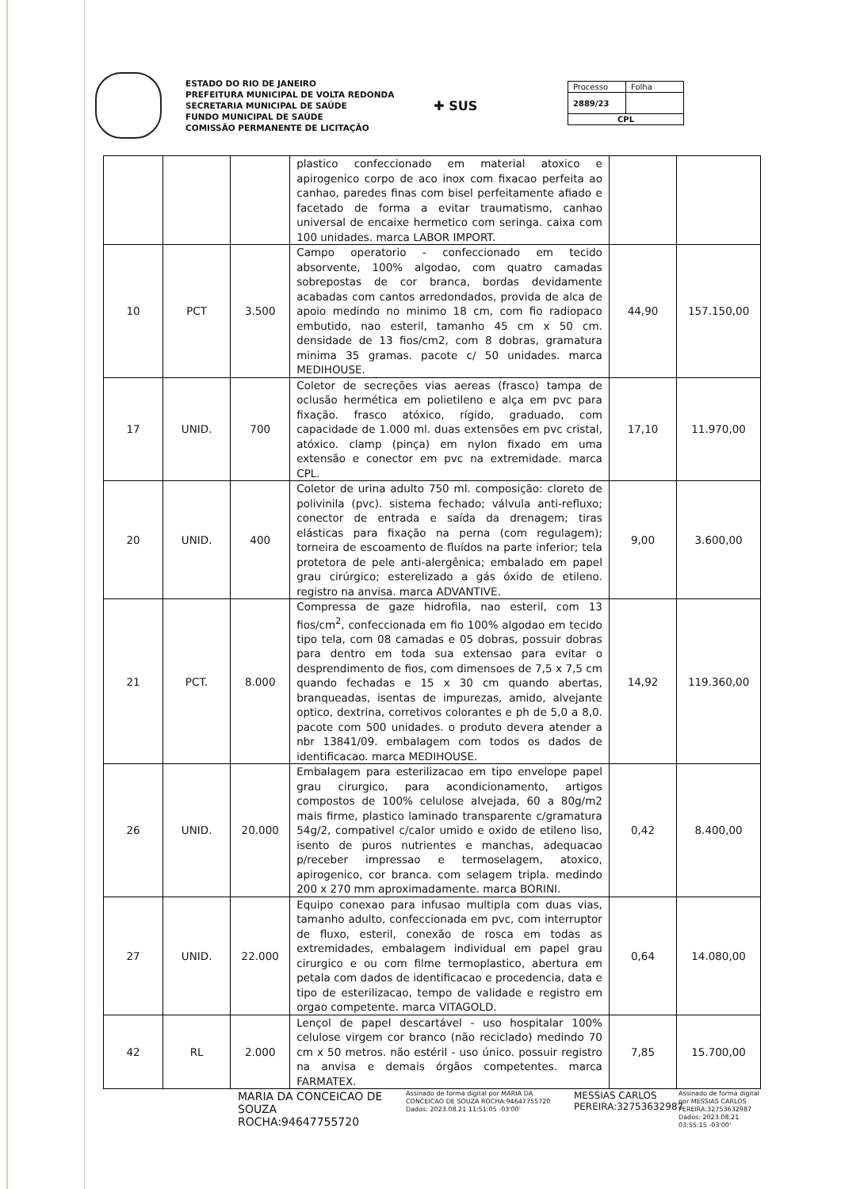ESTADO DO RIO DE JANEIRO
PREFEITURA MUNICIPAL DE VOLTA REDONDA
SECRETARIA MUNICIPAL DE SAÚDE
FUNDO MUNICIPAL DE SAÚDE
COMISSÃO PERMANENTE DE LICITAÇÃO
✚ SUS
| Processo | Folha |
| 2889/23 | |
| CPL | |
| | | | plastico confeccionado em material atoxico e apirogenico corpo de aco inox com fixacao perfeita ao canhao, paredes finas com bisel perfeitamente afiado e facetado de forma a evitar traumatismo, canhao universal de encaixe hermetico com seringa. caixa com 100 unidades. marca LABOR IMPORT. | | |
| 10 | PCT | 3.500 | Campo operatorio - confeccionado em tecido absorvente, 100% algodao, com quatro camadas sobrepostas de cor branca, bordas devidamente acabadas com cantos arredondados, provida de alca de apoio medindo no minimo 18 cm, com fio radiopaco embutido, nao esteril, tamanho 45 cm x 50 cm. densidade de 13 fios/cm2, com 8 dobras, gramatura minima 35 gramas. pacote c/ 50 unidades. marca MEDIHOUSE. | 44,90 | 157.150,00 |
| 17 | UNID. | 700 | Coletor de secreções vias aereas (frasco) tampa de oclusão hermética em polietileno e alça em pvc para fixação. frasco atóxico, rígido, graduado, com capacidade de 1.000 ml. duas extensões em pvc cristal, atóxico. clamp (pinça) em nylon fixado em uma extensão e conector em pvc na extremidade. marca CPL. | 17,10 | 11.970,00 |
| 20 | UNID. | 400 | Coletor de urina adulto 750 ml. composição: cloreto de polivinila (pvc). sistema fechado; válvula anti-refluxo; conector de entrada e saída da drenagem; tiras elásticas para fixação na perna (com regulagem); torneira de escoamento de fluídos na parte inferior; tela protetora de pele anti-alergênica; embalado em papel grau cirúrgico; esterelizado a gás óxido de etileno. registro na anvisa. marca ADVANTIVE. | 9,00 | 3.600,00 |
| 21 | PCT. | 8.000 | Compressa de gaze hidrofila, nao esteril, com 13 fios/cm<sup>2</sup>, confeccionada em fio 100% algodao em tecido tipo tela, com 08 camadas e 05 dobras, possuir dobras para dentro em toda sua extensao para evitar o desprendimento de fios, com dimensoes de 7,5 x 7,5 cm quando fechadas e 15 x 30 cm quando abertas, branqueadas, isentas de impurezas, amido, alvejante optico, dextrina, corretivos colorantes e ph de 5,0 a 8,0. pacote com 500 unidades. o produto devera atender a nbr 13841/09. embalagem com todos os dados de identificacao. marca MEDIHOUSE. | 14,92 | 119.360,00 |
| 26 | UNID. | 20.000 | Embalagem para esterilizacao em tipo envelope papel grau cirurgico, para acondicionamento, artigos compostos de 100% celulose alvejada, 60 a 80g/m2 mais firme, plastico laminado transparente c/gramatura 54g/2, compativel c/calor umido e oxido de etileno liso, isento de puros nutrientes e manchas, adequacao p/receber impressao e termoselagem, atoxico, apirogenico, cor branca. com selagem tripla. medindo 200 x 270 mm aproximadamente. marca BORINI. | 0,42 | 8.400,00 |
| 27 | UNID. | 22.000 | Equipo conexao para infusao multipla com duas vias, tamanho adulto, confeccionada em pvc, com interruptor de fluxo, esteril, conexão de rosca em todas as extremidades, embalagem individual em papel grau cirurgico e ou com filme termoplastico, abertura em petala com dados de identificacao e procedencia, data e tipo de esterilizacao, tempo de validade e registro em orgao competente. marca VITAGOLD. | 0,64 | 14.080,00 |
| 42 | RL | 2.000 | Lençol de papel descartável - uso hospitalar 100% celulose virgem cor branco (não reciclado) medindo 70 cm x 50 metros. não estéril - uso único. possuir registro na anvisa e demais órgãos competentes. marca FARMATEX. | 7,85 | 15.700,00 |
MARIA DA CONCEICAO DE SOUZA ROCHA:94647755720
Assinado de forma digital por MARIA DA CONCEICAO DE SOUZA ROCHA:94647755720
Dados: 2023.08.21 11:51:05 -03'00'
MESSIAS CARLOS PEREIRA:32753632987
Assinado de forma digital por MESSIAS CARLOS PEREIRA:32753632987
Dados: 2023.08.21 03:55:15 -03'00'